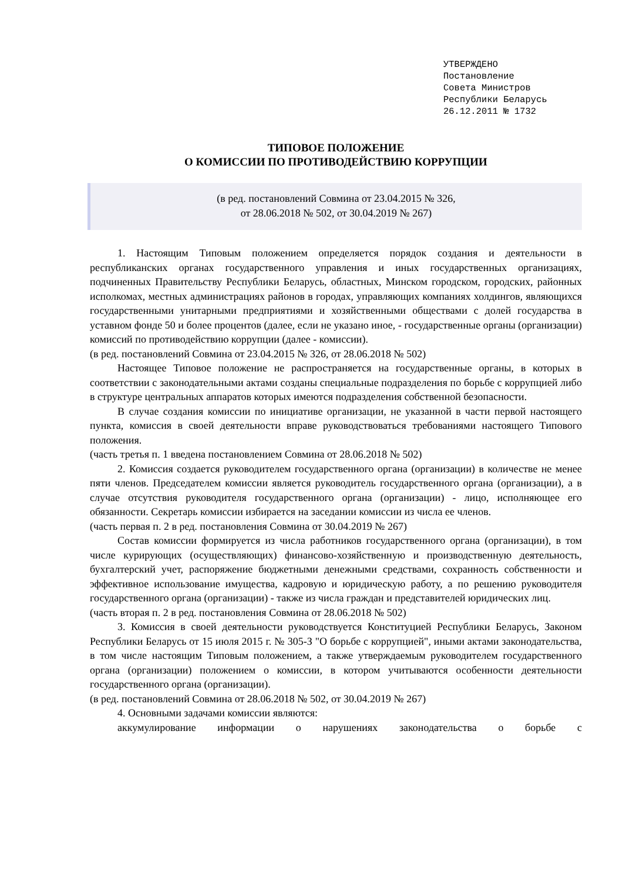УТВЕРЖДЕНО
Постановление
Совета Министров
Республики Беларусь
26.12.2011 № 1732
ТИПОВОЕ ПОЛОЖЕНИЕ
О КОМИССИИ ПО ПРОТИВОДЕЙСТВИЮ КОРРУПЦИИ
(в ред. постановлений Совмина от 23.04.2015 № 326,
от 28.06.2018 № 502, от 30.04.2019 № 267)
1. Настоящим Типовым положением определяется порядок создания и деятельности в республиканских органах государственного управления и иных государственных организациях, подчиненных Правительству Республики Беларусь, областных, Минском городском, городских, районных исполкомах, местных администрациях районов в городах, управляющих компаниях холдингов, являющихся государственными унитарными предприятиями и хозяйственными обществами с долей государства в уставном фонде 50 и более процентов (далее, если не указано иное, - государственные органы (организации) комиссий по противодействию коррупции (далее - комиссии).
(в ред. постановлений Совмина от 23.04.2015 № 326, от 28.06.2018 № 502)
Настоящее Типовое положение не распространяется на государственные органы, в которых в соответствии с законодательными актами созданы специальные подразделения по борьбе с коррупцией либо в структуре центральных аппаратов которых имеются подразделения собственной безопасности.
В случае создания комиссии по инициативе организации, не указанной в части первой настоящего пункта, комиссия в своей деятельности вправе руководствоваться требованиями настоящего Типового положения.
(часть третья п. 1 введена постановлением Совмина от 28.06.2018 № 502)
2. Комиссия создается руководителем государственного органа (организации) в количестве не менее пяти членов. Председателем комиссии является руководитель государственного органа (организации), а в случае отсутствия руководителя государственного органа (организации) - лицо, исполняющее его обязанности. Секретарь комиссии избирается на заседании комиссии из числа ее членов.
(часть первая п. 2 в ред. постановления Совмина от 30.04.2019 № 267)
Состав комиссии формируется из числа работников государственного органа (организации), в том числе курирующих (осуществляющих) финансово-хозяйственную и производственную деятельность, бухгалтерский учет, распоряжение бюджетными денежными средствами, сохранность собственности и эффективное использование имущества, кадровую и юридическую работу, а по решению руководителя государственного органа (организации) - также из числа граждан и представителей юридических лиц.
(часть вторая п. 2 в ред. постановления Совмина от 28.06.2018 № 502)
3. Комиссия в своей деятельности руководствуется Конституцией Республики Беларусь, Законом Республики Беларусь от 15 июля 2015 г. № 305-З "О борьбе с коррупцией", иными актами законодательства, в том числе настоящим Типовым положением, а также утверждаемым руководителем государственного органа (организации) положением о комиссии, в котором учитываются особенности деятельности государственного органа (организации).
(в ред. постановлений Совмина от 28.06.2018 № 502, от 30.04.2019 № 267)
4. Основными задачами комиссии являются:
аккумулирование информации о нарушениях законодательства о борьбе с